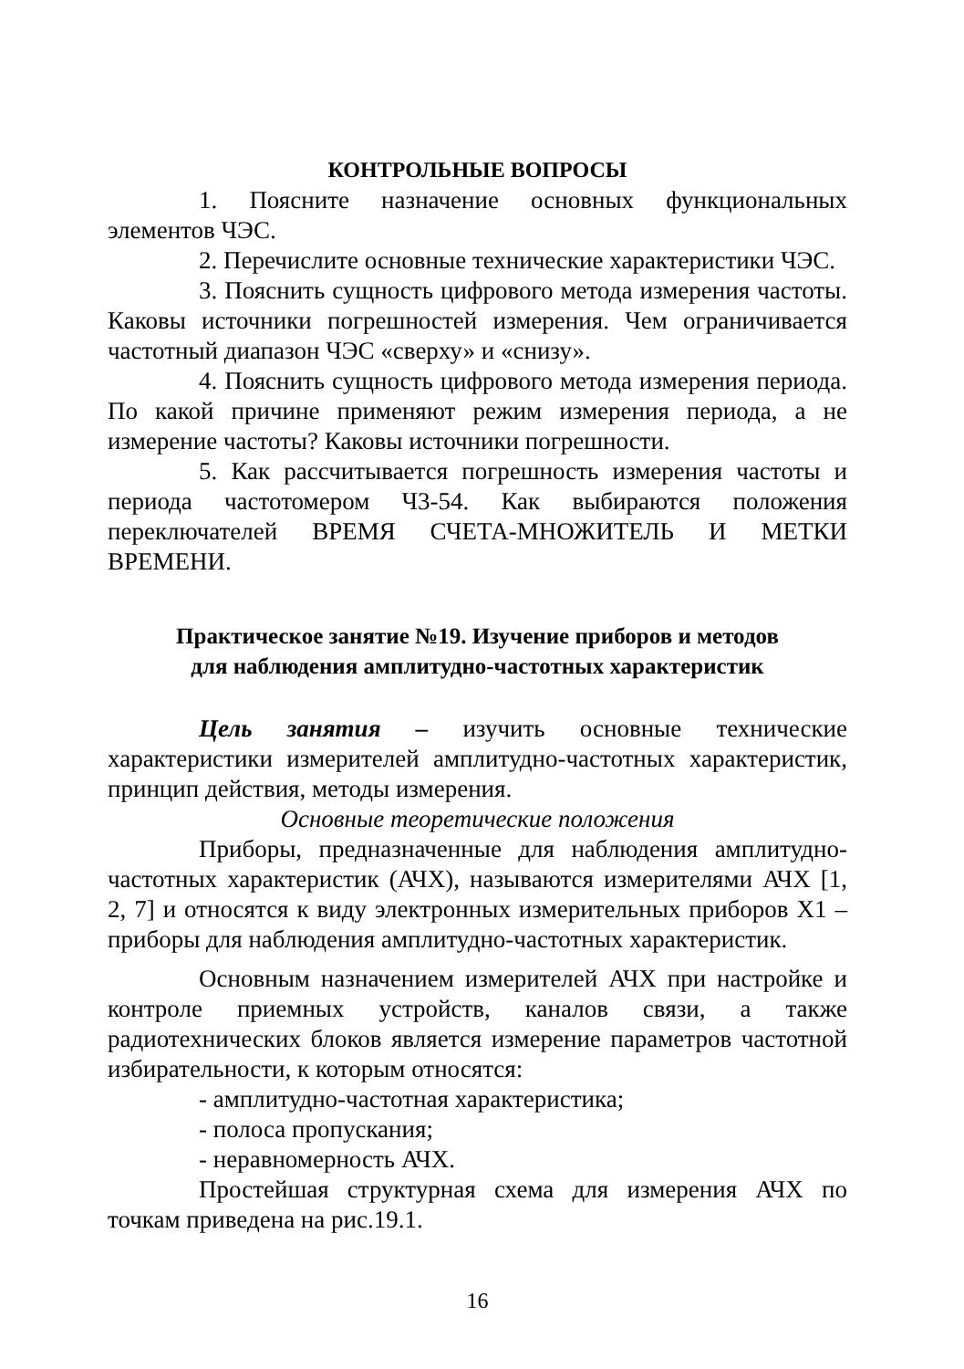КОНТРОЛЬНЫЕ ВОПРОСЫ
1. Поясните назначение основных функциональных элементов ЧЭС.
2. Перечислите основные технические характеристики ЧЭС.
3. Пояснить сущность цифрового метода измерения частоты. Каковы источники погрешностей измерения. Чем ограничивается частотный диапазон ЧЭС «сверху» и «снизу».
4. Пояснить сущность цифрового метода измерения периода. По какой причине применяют режим измерения периода, а не измерение частоты? Каковы источники погрешности.
5. Как рассчитывается погрешность измерения частоты и периода частотомером Ч3-54. Как выбираются положения переключателей ВРЕМЯ СЧЕТА-МНОЖИТЕЛЬ И МЕТКИ ВРЕМЕНИ.
Практическое занятие №19. Изучение приборов и методов
для наблюдения амплитудно-частотных характеристик
Цель занятия – изучить основные технические характеристики измерителей амплитудно-частотных характеристик, принцип действия, методы измерения.
Основные теоретические положения
Приборы, предназначенные для наблюдения амплитудно-частотных характеристик (АЧХ), называются измерителями АЧХ [1, 2, 7] и относятся к виду электронных измерительных приборов Х1 – приборы для наблюдения амплитудно-частотных характеристик.
Основным назначением измерителей АЧХ при настройке и контроле приемных устройств, каналов связи, а также радиотехнических блоков является измерение параметров частотной избирательности, к которым относятся:
- амплитудно-частотная характеристика;
- полоса пропускания;
- неравномерность АЧХ.
Простейшая структурная схема для измерения АЧХ по точкам приведена на рис.19.1.
16